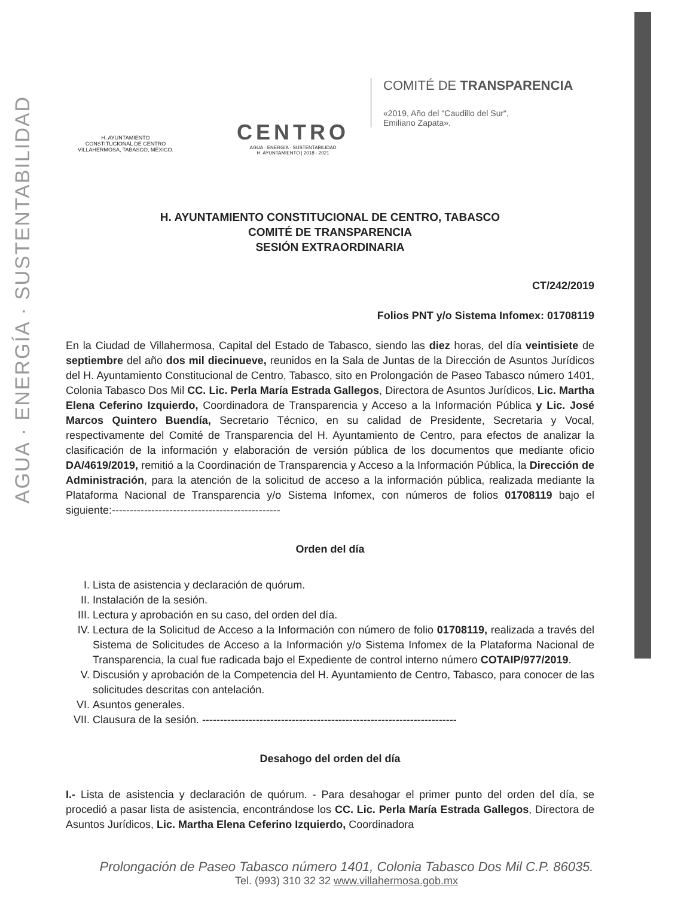AGUA · ENERGÍA · SUSTENTABILIDAD
H. AYUNTAMIENTO
CONSTITUCIONAL DE CENTRO
VILLAHERMOSA, TABASCO, MÉXICO.
CENTRO
AGUA · ENERGÍA · SUSTENTABILIDAD
H. AYUNTAMIENTO | 2018 · 2021
COMITÉ DE TRANSPARENCIA
«2019, Año del "Caudillo del Sur",
Emiliano Zapata».
H. AYUNTAMIENTO CONSTITUCIONAL DE CENTRO, TABASCO
COMITÉ DE TRANSPARENCIA
SESIÓN EXTRAORDINARIA
CT/242/2019
Folios PNT y/o Sistema Infomex: 01708119
En la Ciudad de Villahermosa, Capital del Estado de Tabasco, siendo las diez horas, del día veintisiete de septiembre del año dos mil diecinueve, reunidos en la Sala de Juntas de la Dirección de Asuntos Jurídicos del H. Ayuntamiento Constitucional de Centro, Tabasco, sito en Prolongación de Paseo Tabasco número 1401, Colonia Tabasco Dos Mil CC. Lic. Perla María Estrada Gallegos, Directora de Asuntos Jurídicos, Lic. Martha Elena Ceferino Izquierdo, Coordinadora de Transparencia y Acceso a la Información Pública y Lic. José Marcos Quintero Buendía, Secretario Técnico, en su calidad de Presidente, Secretaria y Vocal, respectivamente del Comité de Transparencia del H. Ayuntamiento de Centro, para efectos de analizar la clasificación de la información y elaboración de versión pública de los documentos que mediante oficio DA/4619/2019, remitió a la Coordinación de Transparencia y Acceso a la Información Pública, la Dirección de Administración, para la atención de la solicitud de acceso a la información pública, realizada mediante la Plataforma Nacional de Transparencia y/o Sistema Infomex, con números de folios 01708119 bajo el siguiente:-----------------------------------------------
Orden del día
I. Lista de asistencia y declaración de quórum.
II. Instalación de la sesión.
III. Lectura y aprobación en su caso, del orden del día.
IV. Lectura de la Solicitud de Acceso a la Información con número de folio 01708119, realizada a través del Sistema de Solicitudes de Acceso a la Información y/o Sistema Infomex de la Plataforma Nacional de Transparencia, la cual fue radicada bajo el Expediente de control interno número COTAIP/977/2019.
V. Discusión y aprobación de la Competencia del H. Ayuntamiento de Centro, Tabasco, para conocer de las solicitudes descritas con antelación.
VI. Asuntos generales.
VII. Clausura de la sesión. -----------------------------------------------------------------------
Desahogo del orden del día
I.- Lista de asistencia y declaración de quórum. - Para desahogar el primer punto del orden del día, se procedió a pasar lista de asistencia, encontrándose los CC. Lic. Perla María Estrada Gallegos, Directora de Asuntos Jurídicos, Lic. Martha Elena Ceferino Izquierdo, Coordinadora
Prolongación de Paseo Tabasco número 1401, Colonia Tabasco Dos Mil C.P. 86035.
Tel. (993) 310 32 32 www.villahermosa.gob.mx